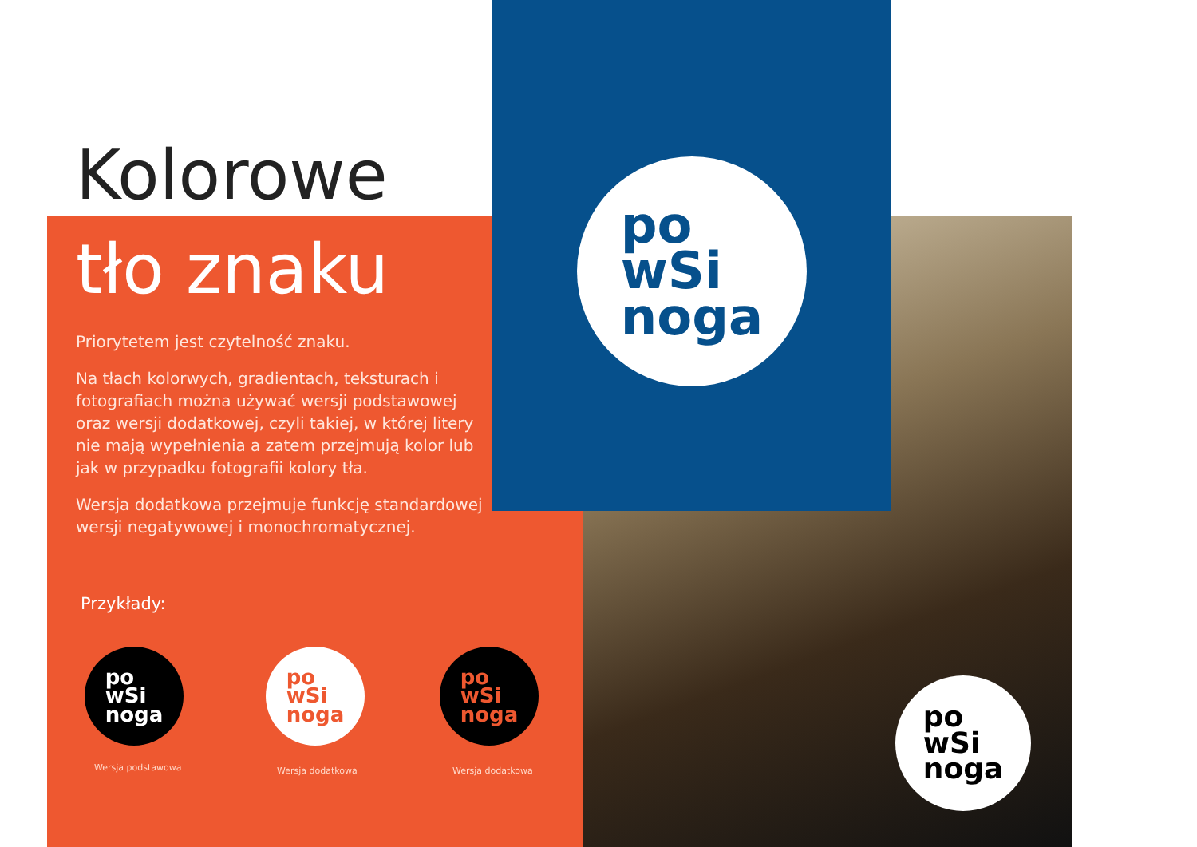po
wSi
noga
po
wSi
noga
po
wSi
noga
po
wSi
noga
po
wSi
noga
Kolorowe
tło znaku
Priorytetem jest czytelność znaku.
Na tłach kolorwych, gradientach, teksturach i fotografiach można używać wersji podstawowej oraz wersji dodatkowej, czyli takiej, w której litery nie mają wypełnienia a zatem przejmują kolor lub jak w przypadku fotografii kolory tła.
Wersja dodatkowa przejmuje funkcję standardowej wersji negatywowej i monochromatycznej.
Przykłady:
Wersja podstawowa Wersja dodatkowa Wersja dodatkowa